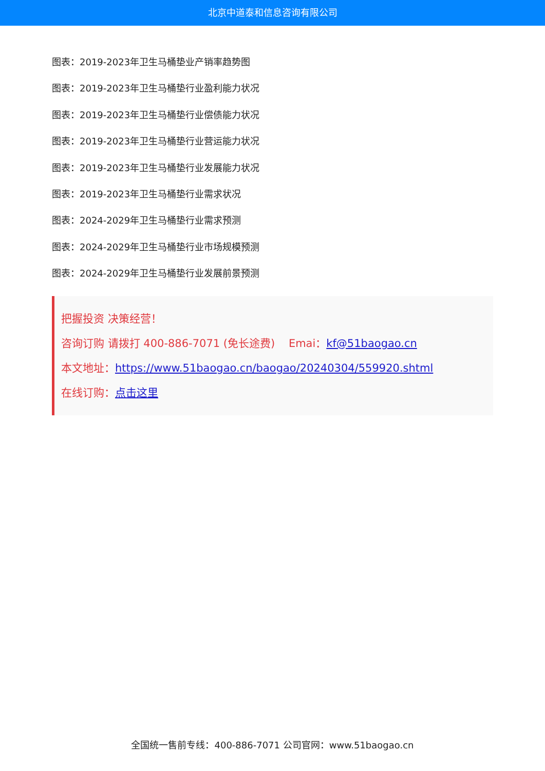北京中道泰和信息咨询有限公司
图表：2019-2023年卫生马桶垫业产销率趋势图
图表：2019-2023年卫生马桶垫行业盈利能力状况
图表：2019-2023年卫生马桶垫行业偿债能力状况
图表：2019-2023年卫生马桶垫行业营运能力状况
图表：2019-2023年卫生马桶垫行业发展能力状况
图表：2019-2023年卫生马桶垫行业需求状况
图表：2024-2029年卫生马桶垫行业需求预测
图表：2024-2029年卫生马桶垫行业市场规模预测
图表：2024-2029年卫生马桶垫行业发展前景预测
把握投资 决策经营！
咨询订购 请拨打 400-886-7071 (免长途费) Emai：kf@51baogao.cn
本文地址：https://www.51baogao.cn/baogao/20240304/559920.shtml
在线订购：点击这里
全国统一售前专线：400-886-7071 公司官网：www.51baogao.cn